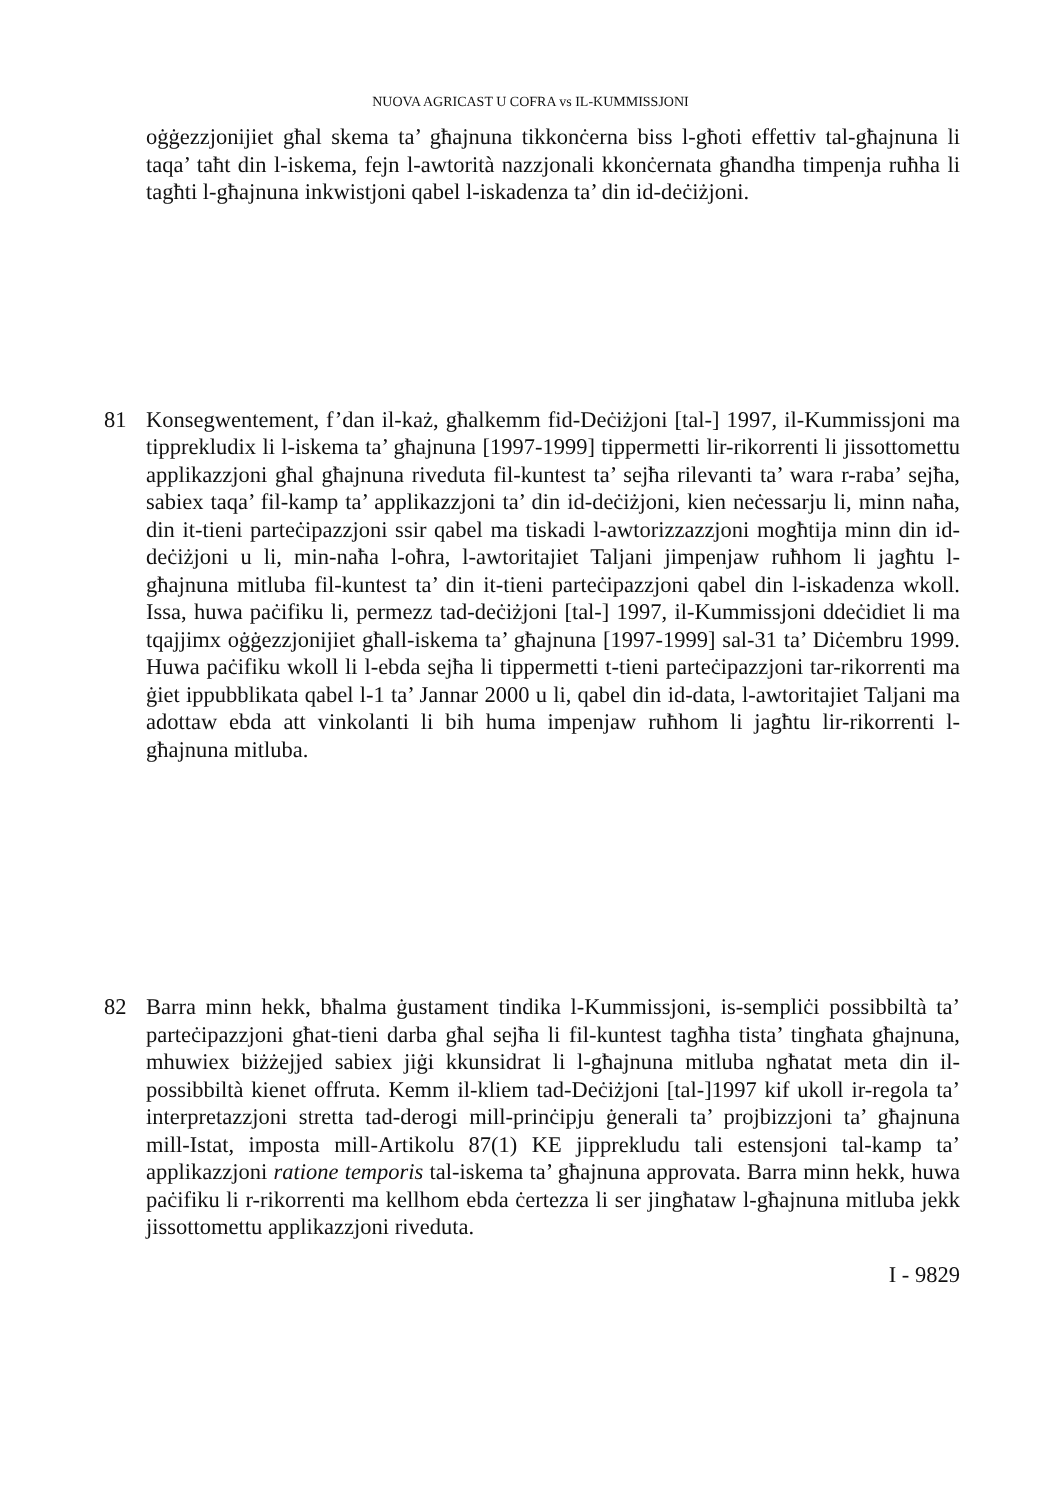NUOVA AGRICAST U COFRA vs IL-KUMMISSJONI
oġġezzjonijiet għal skema ta’ għajnuna tikkonċerna biss l-għoti effettiv tal-għajnuna li taqa’ taħt din l-iskema, fejn l-awtorità nazzjonali kkonċernata għandha timpenja ruħha li tagħti l-għajnuna inkwistjoni qabel l-iskadenza ta’ din id-deċiżjoni.
81 Konsegwentement, f’dan il-każ, għalkemm fid-Deċiżjoni [tal-] 1997, il-Kummissjoni ma tipprekludix li l-iskema ta’ għajnuna [1997-1999] tippermetti lir-rikorrenti li jissottomettu applikazzjoni għal għajnuna riveduta fil-kuntest ta’ sejħa rilevanti ta’ wara r-raba’ sejħa, sabiex taqa’ fil-kamp ta’ applikazzjoni ta’ din id-deċiżjoni, kien neċessarju li, minn naħa, din it-tieni parteċipazzjoni ssir qabel ma tiskadi l-awtorizzazzjoni mogħtija minn din id-deċiżjoni u li, min-naħa l-oħra, l-awtoritajiet Taljani jimpenjaw ruħhom li jagħtu l-għajnuna mitluba fil-kuntest ta’ din it-tieni parteċipazzjoni qabel din l-iskadenza wkoll. Issa, huwa paċifiku li, permezz tad-deċiżjoni [tal-] 1997, il-Kummissjoni ddeċidiet li ma tqajjimx oġġezzjonijiet għall-iskema ta’ għajnuna [1997-1999] sal-31 ta’ Diċembru 1999. Huwa paċifiku wkoll li l-ebda sejħa li tippermetti t-tieni parteċipazzjoni tar-rikorrenti ma ġiet ippubblikata qabel l-1 ta’ Jannar 2000 u li, qabel din id-data, l-awtoritajiet Taljani ma adottaw ebda att vinkolanti li bih huma impenjaw ruħhom li jagħtu lir-rikorrenti l-għajnuna mitluba.
82 Barra minn hekk, bħalma ġustament tindika l-Kummissjoni, is-sempliċi possibbiltà ta’ parteċipazzjoni għat-tieni darba għal sejħa li fil-kuntest tagħha tista’ tingħata għajnuna, mhuwiex biżżejjed sabiex jiġi kkunsidrat li l-għajnuna mitluba ngħatat meta din il-possibbiltà kienet offruta. Kemm il-kliem tad-Deċiżjoni [tal-]1997 kif ukoll ir-regola ta’ interpretazzjoni stretta tad-derogi mill-prinċipju ġenerali ta’ projbizzjoni ta’ għajnuna mill-Istat, imposta mill-Artikolu 87(1) KE jipprekludu tali estensjoni tal-kamp ta’ applikazzjoni ratione temporis tal-iskema ta’ għajnuna approvata. Barra minn hekk, huwa paċifiku li r-rikorrenti ma kellhom ebda ċertezza li ser jingħataw l-għajnuna mitluba jekk jissottomettu applikazzjoni riveduta.
I - 9829